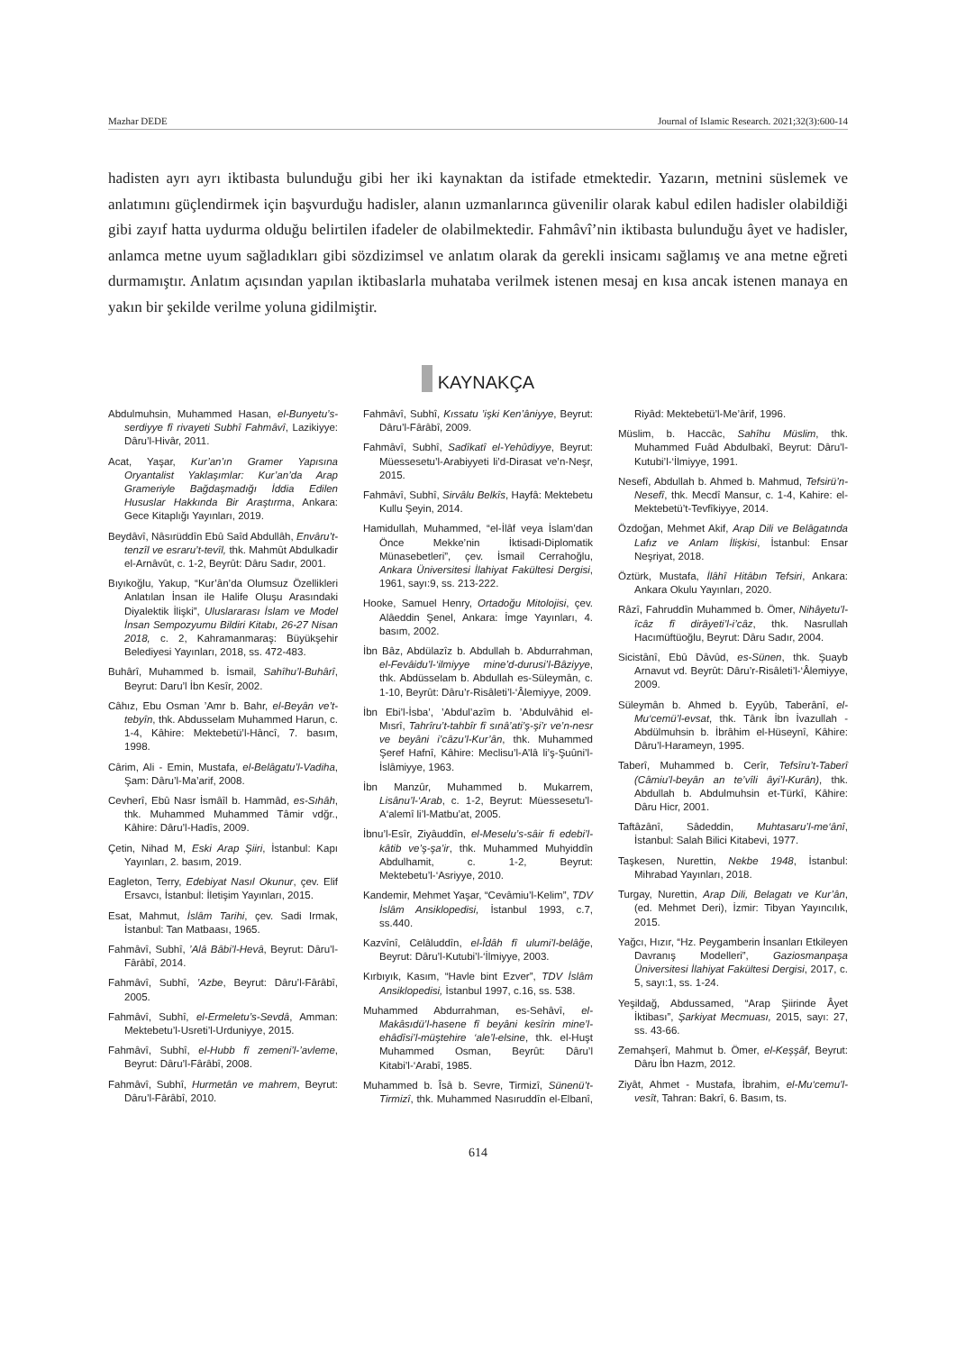Mazhar DEDE Journal of Islamic Research. 2021;32(3):600-14
hadisten ayrı ayrı iktibasta bulunduğu gibi her iki kaynaktan da istifade etmektedir. Yazarın, metnini süslemek ve anlatımını güçlendirmek için başvurduğu hadisler, alanın uzmanlarınca güvenilir olarak kabul edilen hadisler olabildiği gibi zayıf hatta uydurma olduğu belirtilen ifadeler de olabilmektedir. Fahmâvî’nin iktibasta bulunduğu âyet ve hadisler, anlamca metne uyum sağladıkları gibi sözdizimsel ve anlatım olarak da gerekli insicamı sağlamış ve ana metne eğreti durmamıştır. Anlatım açısından yapılan iktibaslarla muhataba verilmek istenen mesaj en kısa ancak istenen manaya en yakın bir şekilde verilme yoluna gidilmiştir.
KAYNAKÇA
Abdulmuhsin, Muhammed Hasan, el-Bunyetu’s-serdiyye fî rivayeti Subhî Fahmâvî, Lazikiyye: Dâru’l-Hivâr, 2011.
Acat, Yaşar, Kur’an’ın Gramer Yapısına Oryantalist Yaklaşımlar: Kur’an’da Arap Grameriyle Bağdaşmadığı İddia Edilen Hususlar Hakkında Bir Araştırma, Ankara: Gece Kitaplığı Yayınları, 2019.
Beydâvî, Nâsırüddîn Ebû Saîd Abdullâh, Envâru’t-tenzîl ve esraru’t-tevîl, thk. Mahmût Abdulkadir el-Arnâvût, c. 1-2, Beyrût: Dâru Sadır, 2001.
Bıyıkoğlu, Yakup, “Kur’ân’da Olumsuz Özellikleri Anlatılan İnsan ile Halife Oluşu Arasındaki Diyalektik İlişki”, Uluslararası İslam ve Model İnsan Sempozyumu Bildiri Kitabı, 26-27 Nisan 2018, c. 2, Kahramanmaraş: Büyükşehir Belediyesi Yayınları, 2018, ss. 472-483.
Buhârî, Muhammed b. İsmail, Sahîhu’l-Buhârî, Beyrut: Daru’l İbn Kesîr, 2002.
Câhız, Ebu Osman ’Amr b. Bahr, el-Beyân ve’t-tebyîn, thk. Abdusselam Muhammed Harun, c. 1-4, Kâhire: Mektebetü’l-Hâncî, 7. basım, 1998.
Cârim, Ali - Emin, Mustafa, el-Belâgatu’l-Vadiha, Şam: Dâru’l-Ma’arif, 2008.
Cevherî, Ebû Nasr İsmâîl b. Hammâd, es-Sıhâh, thk. Muhammed Muhammed Tâmir vdğr., Kâhire: Dâru’l-Hadîs, 2009.
Çetin, Nihad M, Eski Arap Şiiri, İstanbul: Kapı Yayınları, 2. basım, 2019.
Eagleton, Terry, Edebiyat Nasıl Okunur, çev. Elif Ersavcı, İstanbul: İletişim Yayınları, 2015.
Esat, Mahmut, İslâm Tarihi, çev. Sadi Irmak, İstanbul: Tan Matbaası, 1965.
Fahmâvî, Subhî, ’Alâ Bâbi’l-Hevâ, Beyrut: Dâru’l-Fârâbî, 2014.
Fahmâvî, Subhî, ’Azbe, Beyrut: Dâru’l-Fârâbî, 2005.
Fahmâvî, Subhî, el-Ermeletu’s-Sevdâ, Amman: Mektebetu’l-Usreti’l-Urduniyye, 2015.
Fahmâvî, Subhî, el-Hubb fî zemeni’l-’avleme, Beyrut: Dâru’l-Fârâbî, 2008.
Fahmâvî, Subhî, Hurmetân ve mahrem, Beyrut: Dâru’l-Fârâbî, 2010.
Fahmâvî, Subhî, Kıssatu ’işki Ken’âniyye, Beyrut: Dâru’l-Fârâbî, 2009.
Fahmâvî, Subhî, Sadîkatî el-Yehûdiyye, Beyrut: Müessesetu’l-Arabiyyeti li’d-Dirasat ve’n-Neşr, 2015.
Fahmâvî, Subhî, Sirvâlu Belkîs, Hayfâ: Mektebetu Kullu Şeyin, 2014.
Hamidullah, Muhammed, “el-İlâf veya İslam’dan Önce Mekke’nin İktisadi-Diplomatik Münasebetleri”, çev. İsmail Cerrahoğlu, Ankara Üniversitesi İlahiyat Fakültesi Dergisi, 1961, sayı:9, ss. 213-222.
Hooke, Samuel Henry, Ortadoğu Mitolojisi, çev. Alâeddin Şenel, Ankara: İmge Yayınları, 4. basım, 2002.
İbn Bâz, Abdülazîz b. Abdullah b. Abdurrahman, el-Fevâidu’l-‘ilmiyye mine’d-durusi’l-Bâziyye, thk. Abdüsselam b. Abdullah es-Süleymân, c. 1-10, Beyrût: Dâru’r-Risâleti’l-‘Âlemiyye, 2009.
İbn Ebi’l-İsba’, ’Abdul’azîm b. ’Abdulvâhid el-Mısrî, Tahrîru’t-tahbîr fî sınâ’ati’ş-şi’r ve’n-nesr ve beyâni i’câzu’l-Kur’ân, thk. Muhammed Şeref Hafnî, Kâhire: Meclisu’l-A’lâ li’ş-Şuûni’l-İslâmiyye, 1963.
İbn Manzûr, Muhammed b. Mukarrem, Lisânu’l-‘Arab, c. 1-2, Beyrut: Müessesetu’l-A‘alemî li’l-Matbu’at, 2005.
İbnu’l-Esîr, Ziyâuddîn, el-Meselu’s-sâir fi edebi’l-kâtib ve’ş-şa’ir, thk. Muhammed Muhyiddîn Abdulhamit, c. 1-2, Beyrut: Mektebetu’l-‘Asriyye, 2010.
Kandemir, Mehmet Yaşar, “Cevâmiu’l-Kelim”, TDV İslâm Ansiklopedisi, İstanbul 1993, c.7, ss.440.
Kazvînî, Celâluddîn, el-Îdâh fî ulumi’l-belâğe, Beyrut: Dâru’l-Kutubi’l-‘İlmiyye, 2003.
Kırbıyık, Kasım, “Havle bint Ezver”, TDV İslâm Ansiklopedisi, İstanbul 1997, c.16, ss. 538.
Muhammed Abdurrahman, es-Sehâvî, el-Makâsıdü’l-hasene fî beyâni kesîrin mine’l-ehâdîsi’l-müştehire ‘ale’l-elsine, thk. el-Huşt Muhammed Osman, Beyrût: Dâru’l Kitabi’l-‘Arabî, 1985.
Muhammed b. Îsâ b. Sevre, Tirmizî, Sünenü’t-Tirmizî, thk. Muhammed Nasıruddîn el-Elbanî, Riyâd: Mektebetü’l-Me’ârif, 1996.
Müslim, b. Haccâc, Sahîhu Müslim, thk. Muhammed Fuâd Abdulbakî, Beyrut: Dâru’l-Kutubi’l-‘İlmiyye, 1991.
Nesefî, Abdullah b. Ahmed b. Mahmud, Tefsirü’n-Nesefî, thk. Mecdî Mansur, c. 1-4, Kahire: el-Mektebetü’t-Tevfîkiyye, 2014.
Özdoğan, Mehmet Akif, Arap Dili ve Belâgatında Lafız ve Anlam İlişkisi, İstanbul: Ensar Neşriyat, 2018.
Öztürk, Mustafa, İlâhî Hitâbın Tefsiri, Ankara: Ankara Okulu Yayınları, 2020.
Râzî, Fahruddîn Muhammed b. Ömer, Nihâyetu’l-îcâz fî dirâyeti’l-i’câz, thk. Nasrullah Hacımüftüoğlu, Beyrut: Dâru Sadır, 2004.
Sicistânî, Ebû Dâvûd, es-Sünen, thk. Şuayb Arnavut vd. Beyrût: Dâru’r-Risâleti’l-‘Âlemiyye, 2009.
Süleymân b. Ahmed b. Eyyûb, Taberânî, el-Mu‘cemü’l-evsat, thk. Târık İbn İvazullah - Abdülmuhsin b. İbrâhim el-Hüseynî, Kâhire: Dâru’l-Harameyn, 1995.
Taberî, Muhammed b. Cerîr, Tefsîru’t-Taberî (Câmiu’l-beyân an te’vîli âyi’l-Kurân), thk. Abdullah b. Abdulmuhsin et-Türkî, Kâhire: Dâru Hicr, 2001.
Taftâzânî, Sâdeddin, Muhtasaru’l-me‘ânî, İstanbul: Salah Bilici Kitabevi, 1977.
Taşkesen, Nurettin, Nekbe 1948, İstanbul: Mihrabad Yayınları, 2018.
Turgay, Nurettin, Arap Dili, Belagatı ve Kur’ân, (ed. Mehmet Deri), İzmir: Tibyan Yayıncılık, 2015.
Yağcı, Hızır, “Hz. Peygamberin İnsanları Etkileyen Davranış Modelleri”, Gaziosmanpaşa Üniversitesi İlahiyat Fakültesi Dergisi, 2017, c. 5, sayı:1, ss. 1-24.
Yeşildağ, Abdussamed, “Arap Şiirinde Âyet İktibası”, Şarkiyat Mecmuası, 2015, sayı: 27, ss. 43-66.
Zemahşerî, Mahmut b. Ömer, el-Keşşâf, Beyrut: Dâru İbn Hazm, 2012.
Ziyât, Ahmet - Mustafa, İbrahim, el-Mu‘cemu’l-vesît, Tahran: Bakrî, 6. Basım, ts.
614